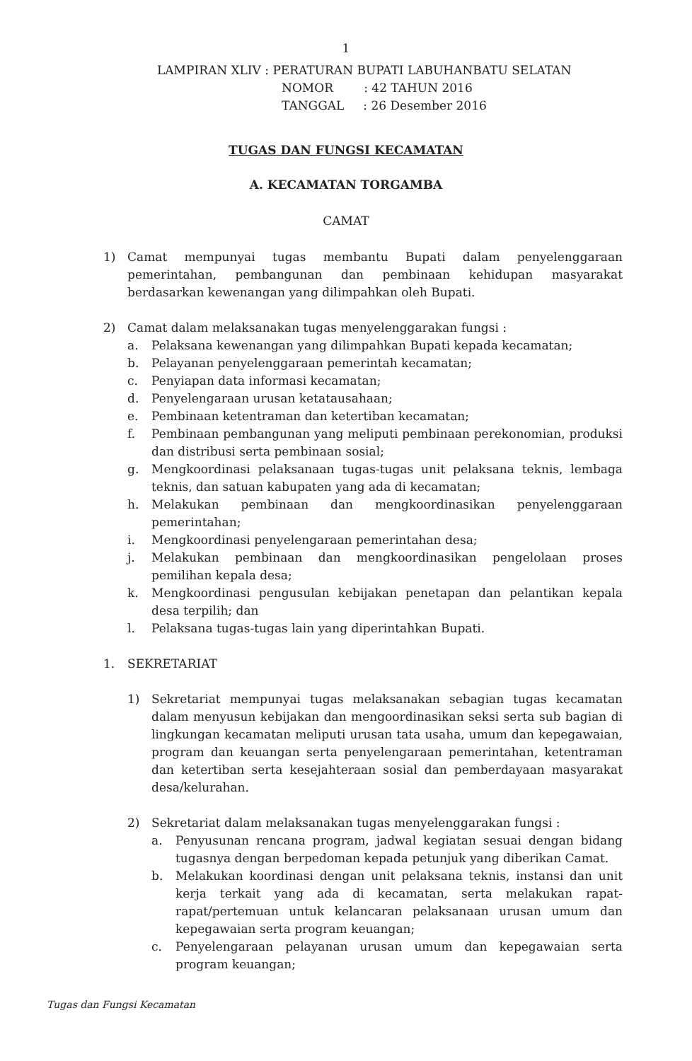1
LAMPIRAN XLIV : PERATURAN BUPATI LABUHANBATU SELATAN
NOMOR : 42 TAHUN 2016
TANGGAL : 26 Desember 2016
TUGAS DAN FUNGSI KECAMATAN
A. KECAMATAN TORGAMBA
CAMAT
1) Camat mempunyai tugas membantu Bupati dalam penyelenggaraan pemerintahan, pembangunan dan pembinaan kehidupan masyarakat berdasarkan kewenangan yang dilimpahkan oleh Bupati.
2) Camat dalam melaksanakan tugas menyelenggarakan fungsi :
a. Pelaksana kewenangan yang dilimpahkan Bupati kepada kecamatan;
b. Pelayanan penyelenggaraan pemerintah kecamatan;
c. Penyiapan data informasi kecamatan;
d. Penyelengaraan urusan ketatausahaan;
e. Pembinaan ketentraman dan ketertiban kecamatan;
f. Pembinaan pembangunan yang meliputi pembinaan perekonomian, produksi dan distribusi serta pembinaan sosial;
g. Mengkoordinasi pelaksanaan tugas-tugas unit pelaksana teknis, lembaga teknis, dan satuan kabupaten yang ada di kecamatan;
h. Melakukan pembinaan dan mengkoordinasikan penyelenggaraan pemerintahan;
i. Mengkoordinasi penyelengaraan pemerintahan desa;
j. Melakukan pembinaan dan mengkoordinasikan pengelolaan proses pemilihan kepala desa;
k. Mengkoordinasi pengusulan kebijakan penetapan dan pelantikan kepala desa terpilih; dan
l. Pelaksana tugas-tugas lain yang diperintahkan Bupati.
1. SEKRETARIAT
1) Sekretariat mempunyai tugas melaksanakan sebagian tugas kecamatan dalam menyusun kebijakan dan mengoordinasikan seksi serta sub bagian di lingkungan kecamatan meliputi urusan tata usaha, umum dan kepegawaian, program dan keuangan serta penyelengaraan pemerintahan, ketentraman dan ketertiban serta kesejahteraan sosial dan pemberdayaan masyarakat desa/kelurahan.
2) Sekretariat dalam melaksanakan tugas menyelenggarakan fungsi :
a. Penyusunan rencana program, jadwal kegiatan sesuai dengan bidang tugasnya dengan berpedoman kepada petunjuk yang diberikan Camat.
b. Melakukan koordinasi dengan unit pelaksana teknis, instansi dan unit kerja terkait yang ada di kecamatan, serta melakukan rapat-rapat/pertemuan untuk kelancaran pelaksanaan urusan umum dan kepegawaian serta program keuangan;
c. Penyelengaraan pelayanan urusan umum dan kepegawaian serta program keuangan;
Tugas dan Fungsi Kecamatan